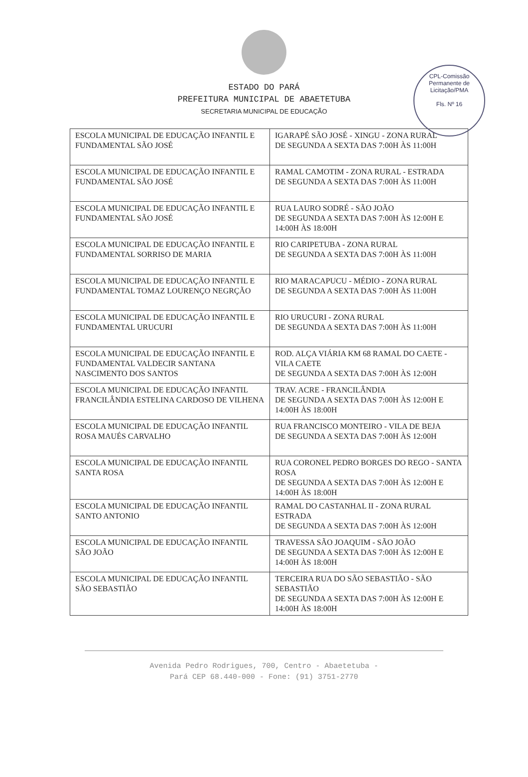CPL-Comissão Permanente de Licitação/PMA
Fls. Nº 16
ESTADO DO PARÁ
PREFEITURA MUNICIPAL DE ABAETETUBA
SECRETARIA MUNICIPAL DE EDUCAÇÃO
| ESCOLA MUNICIPAL DE EDUCAÇÃO INFANTIL E FUNDAMENTAL SÃO JOSÉ | IGARAPÉ SÃO JOSÉ - XINGU - ZONA RURAL DE SEGUNDA A SEXTA DAS 7:00H ÀS 11:00H |
| ESCOLA MUNICIPAL DE EDUCAÇÃO INFANTIL E FUNDAMENTAL SÃO JOSÉ | RAMAL CAMOTIM - ZONA RURAL - ESTRADA DE SEGUNDA A SEXTA DAS 7:00H ÀS 11:00H |
| ESCOLA MUNICIPAL DE EDUCAÇÃO INFANTIL E FUNDAMENTAL SÃO JOSÉ | RUA LAURO SODRÉ - SÃO JOÃO DE SEGUNDA A SEXTA DAS 7:00H ÀS 12:00H E 14:00H ÀS 18:00H |
| ESCOLA MUNICIPAL DE EDUCAÇÃO INFANTIL E FUNDAMENTAL SORRISO DE MARIA | RIO CARIPETUBA - ZONA RURAL DE SEGUNDA A SEXTA DAS 7:00H ÀS 11:00H |
| ESCOLA MUNICIPAL DE EDUCAÇÃO INFANTIL E FUNDAMENTAL TOMAZ LOURENÇO NEGRÇÃO | RIO MARACAPUCU - MÉDIO - ZONA RURAL DE SEGUNDA A SEXTA DAS 7:00H ÀS 11:00H |
| ESCOLA MUNICIPAL DE EDUCAÇÃO INFANTIL E FUNDAMENTAL URUCURI | RIO URUCURI - ZONA RURAL DE SEGUNDA A SEXTA DAS 7:00H ÀS 11:00H |
| ESCOLA MUNICIPAL DE EDUCAÇÃO INFANTIL E FUNDAMENTAL VALDECIR SANTANA NASCIMENTO DOS SANTOS | ROD. ALÇA VIÁRIA KM 68 RAMAL DO CAETE - VILA CAETE DE SEGUNDA A SEXTA DAS 7:00H ÀS 12:00H |
| ESCOLA MUNICIPAL DE EDUCAÇÃO INFANTIL FRANCILÂNDIA ESTELINA CARDOSO DE VILHENA | TRAV. ACRE - FRANCILÂNDIA DE SEGUNDA A SEXTA DAS 7:00H ÀS 12:00H E 14:00H ÀS 18:00H |
| ESCOLA MUNICIPAL DE EDUCAÇÃO INFANTIL ROSA MAUÉS CARVALHO | RUA FRANCISCO MONTEIRO - VILA DE BEJA DE SEGUNDA A SEXTA DAS 7:00H ÀS 12:00H |
| ESCOLA MUNICIPAL DE EDUCAÇÃO INFANTIL SANTA ROSA | RUA CORONEL PEDRO BORGES DO REGO - SANTA ROSA DE SEGUNDA A SEXTA DAS 7:00H ÀS 12:00H E 14:00H ÀS 18:00H |
| ESCOLA MUNICIPAL DE EDUCAÇÃO INFANTIL SANTO ANTONIO | RAMAL DO CASTANHAL II - ZONA RURAL ESTRADA DE SEGUNDA A SEXTA DAS 7:00H ÀS 12:00H |
| ESCOLA MUNICIPAL DE EDUCAÇÃO INFANTIL SÃO JOÃO | TRAVESSA SÃO JOAQUIM - SÃO JOÃO DE SEGUNDA A SEXTA DAS 7:00H ÀS 12:00H E 14:00H ÀS 18:00H |
| ESCOLA MUNICIPAL DE EDUCAÇÃO INFANTIL SÃO SEBASTIÃO | TERCEIRA RUA DO SÃO SEBASTIÃO - SÃO SEBASTIÃO DE SEGUNDA A SEXTA DAS 7:00H ÀS 12:00H E 14:00H ÀS 18:00H |
Avenida Pedro Rodrigues, 700, Centro - Abaetetuba -
Pará CEP 68.440-000 - Fone: (91) 3751-2770